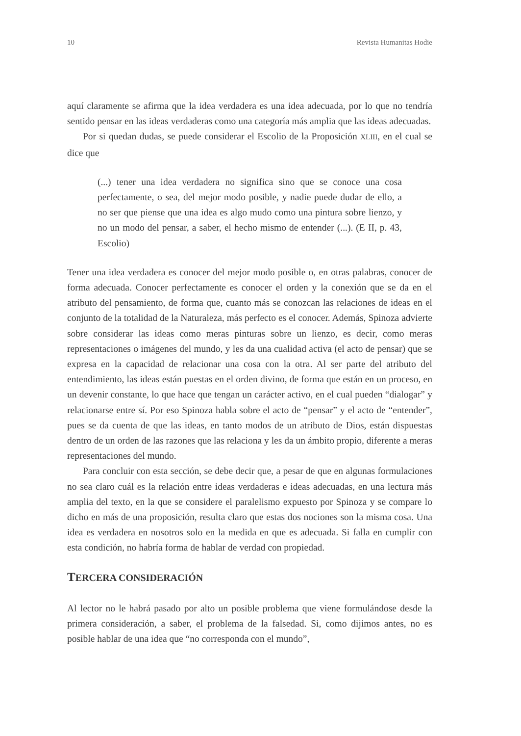10 Revista Humanitas Hodie
aquí claramente se afirma que la idea verdadera es una idea adecuada, por lo que no tendría sentido pensar en las ideas verdaderas como una categoría más amplia que las ideas adecuadas.
Por si quedan dudas, se puede considerar el Escolio de la Proposición XLIII, en el cual se dice que
(...) tener una idea verdadera no significa sino que se conoce una cosa perfectamente, o sea, del mejor modo posible, y nadie puede dudar de ello, a no ser que piense que una idea es algo mudo como una pintura sobre lienzo, y no un modo del pensar, a saber, el hecho mismo de entender (...). (E II, p. 43, Escolio)
Tener una idea verdadera es conocer del mejor modo posible o, en otras palabras, conocer de forma adecuada. Conocer perfectamente es conocer el orden y la conexión que se da en el atributo del pensamiento, de forma que, cuanto más se conozcan las relaciones de ideas en el conjunto de la totalidad de la Naturaleza, más perfecto es el conocer. Además, Spinoza advierte sobre considerar las ideas como meras pinturas sobre un lienzo, es decir, como meras representaciones o imágenes del mundo, y les da una cualidad activa (el acto de pensar) que se expresa en la capacidad de relacionar una cosa con la otra. Al ser parte del atributo del entendimiento, las ideas están puestas en el orden divino, de forma que están en un proceso, en un devenir constante, lo que hace que tengan un carácter activo, en el cual pueden “dialogar” y relacionarse entre sí. Por eso Spinoza habla sobre el acto de “pensar” y el acto de “entender”, pues se da cuenta de que las ideas, en tanto modos de un atributo de Dios, están dispuestas dentro de un orden de las razones que las relaciona y les da un ámbito propio, diferente a meras representaciones del mundo.
Para concluir con esta sección, se debe decir que, a pesar de que en algunas formulaciones no sea claro cuál es la relación entre ideas verdaderas e ideas adecuadas, en una lectura más amplia del texto, en la que se considere el paralelismo expuesto por Spinoza y se compare lo dicho en más de una proposición, resulta claro que estas dos nociones son la misma cosa. Una idea es verdadera en nosotros solo en la medida en que es adecuada. Si falla en cumplir con esta condición, no habría forma de hablar de verdad con propiedad.
TERCERA CONSIDERACIÓN
Al lector no le habrá pasado por alto un posible problema que viene formulándose desde la primera consideración, a saber, el problema de la falsedad. Si, como dijimos antes, no es posible hablar de una idea que “no corresponda con el mundo”,